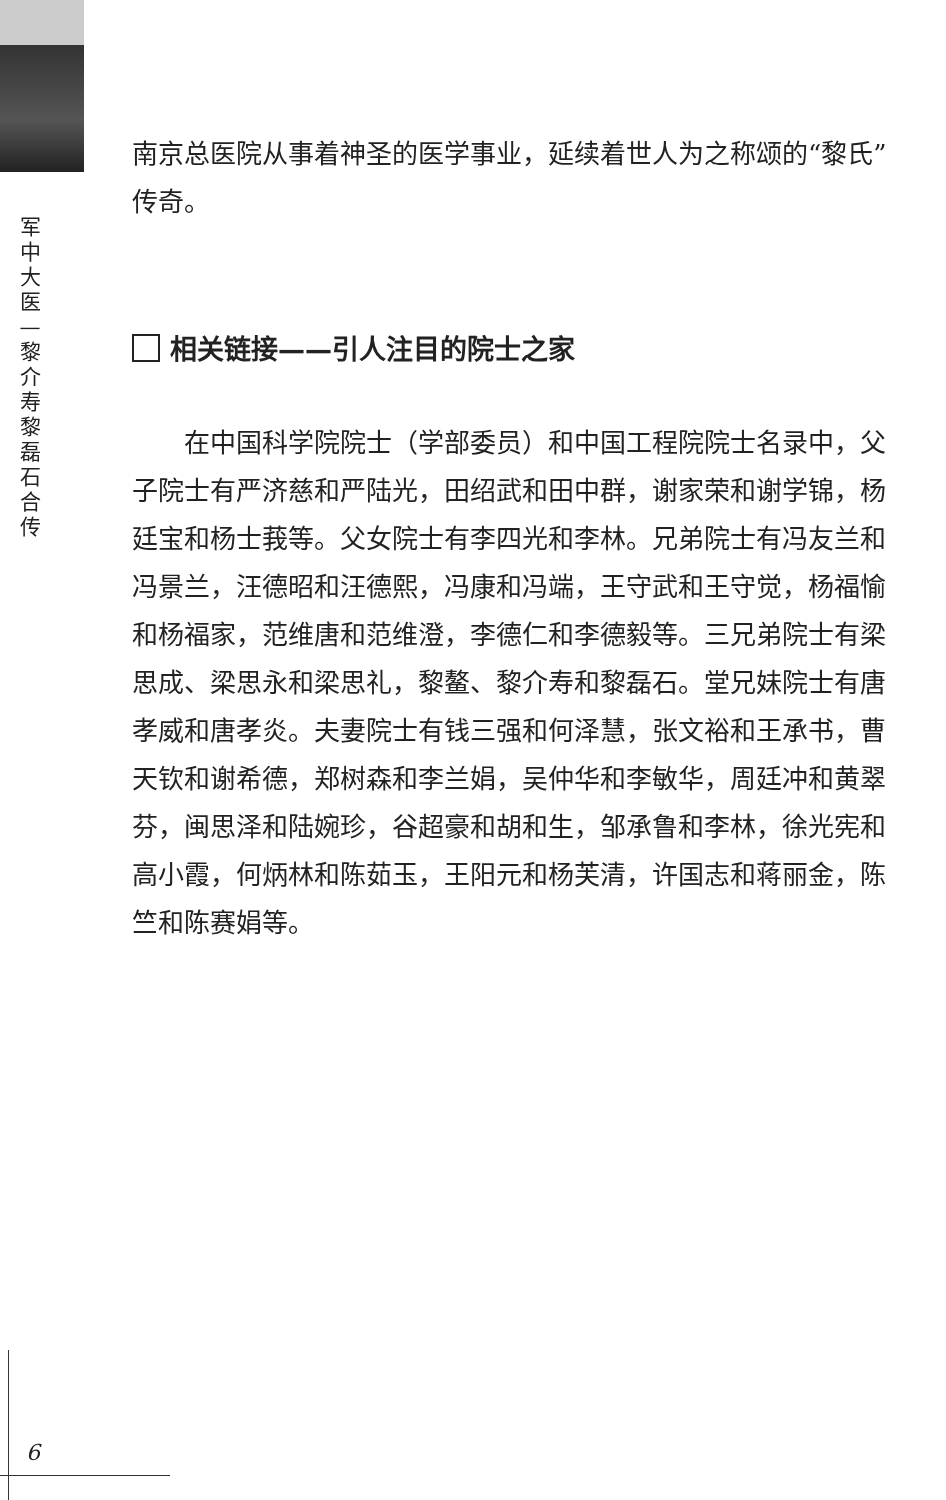军
中
大
医
—
黎
介
寿
黎
磊
石
合
传
南京总医院从事着神圣的医学事业，延续着世人为之称颂的“黎氏”传奇。
相关链接——引人注目的院士之家
在中国科学院院士（学部委员）和中国工程院院士名录中，父子院士有严济慈和严陆光，田绍武和田中群，谢家荣和谢学锦，杨廷宝和杨士莪等。父女院士有李四光和李林。兄弟院士有冯友兰和冯景兰，汪德昭和汪德熙，冯康和冯端，王守武和王守觉，杨福愉和杨福家，范维唐和范维澄，李德仁和李德毅等。三兄弟院士有梁思成、梁思永和梁思礼，黎鳌、黎介寿和黎磊石。堂兄妹院士有唐孝威和唐孝炎。夫妻院士有钱三强和何泽慧，张文裕和王承书，曹天钦和谢希德，郑树森和李兰娟，吴仲华和李敏华，周廷冲和黄翠芬，闽思泽和陆婉珍，谷超豪和胡和生，邹承鲁和李林，徐光宪和高小霞，何炳林和陈茹玉，王阳元和杨芙清，许国志和蒋丽金，陈竺和陈赛娟等。
6